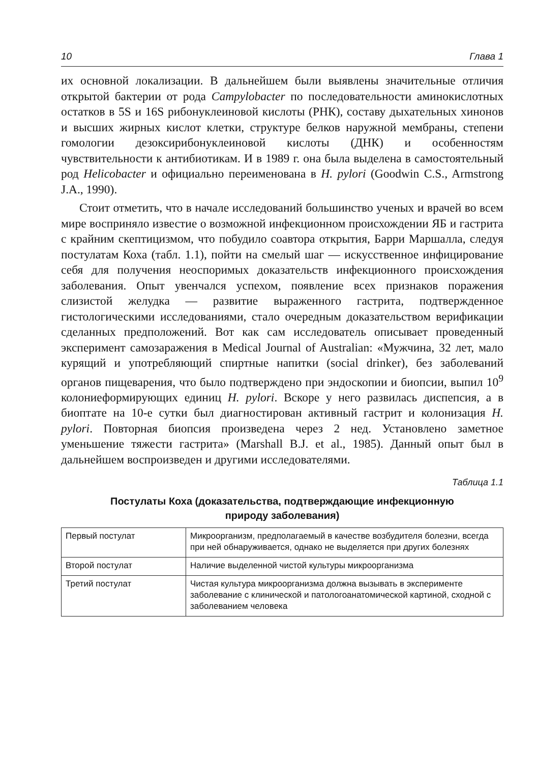10 Глава 1
их основной локализации. В дальнейшем были выявлены значительные отличия открытой бактерии от рода Campylobacter по последовательности аминокислотных остатков в 5S и 16S рибонуклеиновой кислоты (РНК), составу дыхательных хинонов и высших жирных кислот клетки, структуре белков наружной мембраны, степени гомологии дезоксирибонуклеиновой кислоты (ДНК) и особенностям чувствительности к антибиотикам. И в 1989 г. она была выделена в самостоятельный род Helicobacter и официально переименована в H. pylori (Goodwin C.S., Armstrong J.A., 1990).
Стоит отметить, что в начале исследований большинство ученых и врачей во всем мире восприняло известие о возможной инфекционном происхождении ЯБ и гастрита с крайним скептицизмом, что побудило соавтора открытия, Барри Маршалла, следуя постулатам Коха (табл. 1.1), пойти на смелый шаг — искусственное инфицирование себя для получения неоспоримых доказательств инфекционного происхождения заболевания. Опыт увенчался успехом, появление всех признаков поражения слизистой желудка — развитие выраженного гастрита, подтвержденное гистологическими исследованиями, стало очередным доказательством верификации сделанных предположений. Вот как сам исследователь описывает проведенный эксперимент самозаражения в Medical Journal of Australian: «Мужчина, 32 лет, мало курящий и употребляющий спиртные напитки (social drinker), без заболеваний органов пищеварения, что было подтверждено при эндоскопии и биопсии, выпил 10<sup>9</sup> колониеформирующих единиц H. pylori. Вскоре у него развилась диспепсия, а в биоптате на 10-е сутки был диагностирован активный гастрит и колонизация H. pylori. Повторная биопсия произведена через 2 нед. Установлено заметное уменьшение тяжести гастрита» (Marshall B.J. et al., 1985). Данный опыт был в дальнейшем воспроизведен и другими исследователями.
Таблица 1.1
Постулаты Коха (доказательства, подтверждающие инфекционную
природу заболевания)
| Первый постулат | Микроорганизм, предполагаемый в качестве возбудителя болезни, всегда при ней обнаруживается, однако не выделяется при других болезнях |
| Второй постулат | Наличие выделенной чистой культуры микроорганизма |
| Третий постулат | Чистая культура микроорганизма должна вызывать в эксперименте заболевание с клинической и патологоанатомической картиной, сходной с заболеванием человека |